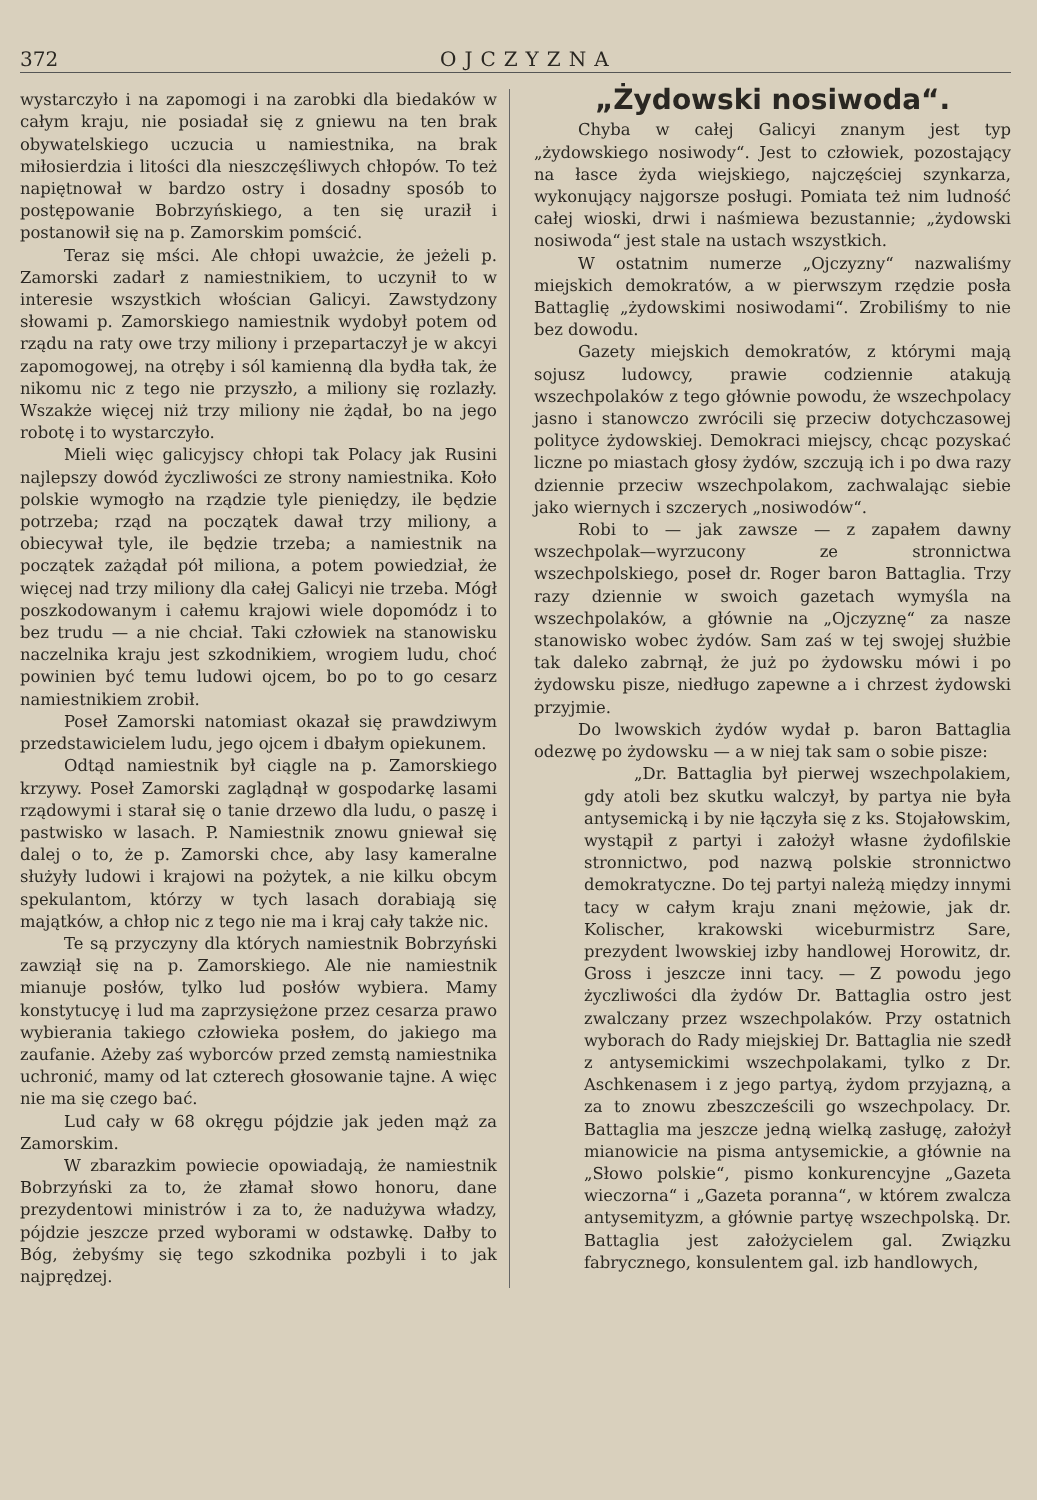372 OJCZYZNA
wystarczyło i na zapomogi i na zarobki dla biedaków w całym kraju, nie posiadał się z gniewu na ten brak obywatelskiego uczucia u namiestnika, na brak miłosierdzia i litości dla nieszczęśliwych chłopów. To też napiętnował w bardzo ostry i dosadny sposób to postępowanie Bobrzyńskiego, a ten się uraził i postanowił się na p. Zamorskim pomścić.
Teraz się mści. Ale chłopi uważcie, że jeżeli p. Zamorski zadarł z namiestnikiem, to uczynił to w interesie wszystkich włościan Galicyi. Zawstydzony słowami p. Zamorskiego namiestnik wydobył potem od rządu na raty owe trzy miliony i przepartaczył je w akcyi zapomogowej, na otręby i sól kamienną dla bydła tak, że nikomu nic z tego nie przyszło, a miliony się rozlazły. Wszakże więcej niż trzy miliony nie żądał, bo na jego robotę i to wystarczyło.
Mieli więc galicyjscy chłopi tak Polacy jak Rusini najlepszy dowód życzliwości ze strony namiestnika. Koło polskie wymogło na rządzie tyle pieniędzy, ile będzie potrzeba; rząd na początek dawał trzy miliony, a obiecywał tyle, ile będzie trzeba; a namiestnik na początek zażądał pół miliona, a potem powiedział, że więcej nad trzy miliony dla całej Galicyi nie trzeba. Mógł poszkodowanym i całemu krajowi wiele dopomódz i to bez trudu — a nie chciał. Taki człowiek na stanowisku naczelnika kraju jest szkodnikiem, wrogiem ludu, choć powinien być temu ludowi ojcem, bo po to go cesarz namiestnikiem zrobił.
Poseł Zamorski natomiast okazał się prawdziwym przedstawicielem ludu, jego ojcem i dbałym opiekunem.
Odtąd namiestnik był ciągle na p. Zamorskiego krzywy. Poseł Zamorski zaglądnął w gospodarkę lasami rządowymi i starał się o tanie drzewo dla ludu, o paszę i pastwisko w lasach. P. Namiestnik znowu gniewał się dalej o to, że p. Zamorski chce, aby lasy kameralne służyły ludowi i krajowi na pożytek, a nie kilku obcym spekulantom, którzy w tych lasach dorabiają się majątków, a chłop nic z tego nie ma i kraj cały także nic.
Te są przyczyny dla których namiestnik Bobrzyński zawziął się na p. Zamorskiego. Ale nie namiestnik mianuje posłów, tylko lud posłów wybiera. Mamy konstytucyę i lud ma zaprzysiężone przez cesarza prawo wybierania takiego człowieka posłem, do jakiego ma zaufanie. Ażeby zaś wyborców przed zemstą namiestnika uchronić, mamy od lat czterech głosowanie tajne. A więc nie ma się czego bać.
Lud cały w 68 okręgu pójdzie jak jeden mąż za Zamorskim.
W zbarazkim powiecie opowiadają, że namiestnik Bobrzyński za to, że złamał słowo honoru, dane prezydentowi ministrów i za to, że nadużywa władzy, pójdzie jeszcze przed wyborami w odstawkę. Dałby to Bóg, żebyśmy się tego szkodnika pozbyli i to jak najprędzej.
„Żydowski nosiwoda“.
Chyba w całej Galicyi znanym jest typ „żydowskiego nosiwody“. Jest to człowiek, pozostający na łasce żyda wiejskiego, najczęściej szynkarza, wykonujący najgorsze posługi. Pomiata też nim ludność całej wioski, drwi i naśmiewa bezustannie; „żydowski nosiwoda“ jest stale na ustach wszystkich.
W ostatnim numerze „Ojczyzny“ nazwaliśmy miejskich demokratów, a w pierwszym rzędzie posła Battaglię „żydowskimi nosiwodami“. Zrobiliśmy to nie bez dowodu.
Gazety miejskich demokratów, z którymi mają sojusz ludowcy, prawie codziennie atakują wszechpolaków z tego głównie powodu, że wszechpolacy jasno i stanowczo zwrócili się przeciw dotychczasowej polityce żydowskiej. Demokraci miejscy, chcąc pozyskać liczne po miastach głosy żydów, szczują ich i po dwa razy dziennie przeciw wszechpolakom, zachwalając siebie jako wiernych i szczerych „nosiwodów“.
Robi to — jak zawsze — z zapałem dawny wszechpolak—wyrzucony ze stronnictwa wszechpolskiego, poseł dr. Roger baron Battaglia. Trzy razy dziennie w swoich gazetach wymyśla na wszechpolaków, a głównie na „Ojczyznę“ za nasze stanowisko wobec żydów. Sam zaś w tej swojej służbie tak daleko zabrnął, że już po żydowsku mówi i po żydowsku pisze, niedługo zapewne a i chrzest żydowski przyjmie.
Do lwowskich żydów wydał p. baron Battaglia odezwę po żydowsku — a w niej tak sam o sobie pisze:
„Dr. Battaglia był pierwej wszechpolakiem, gdy atoli bez skutku walczył, by partya nie była antysemicką i by nie łączyła się z ks. Stojałowskim, wystąpił z partyi i założył własne żydofilskie stronnictwo, pod nazwą polskie stronnictwo demokratyczne. Do tej partyi należą między innymi tacy w całym kraju znani mężowie, jak dr. Kolischer, krakowski wiceburmistrz Sare, prezydent lwowskiej izby handlowej Horowitz, dr. Gross i jeszcze inni tacy. — Z powodu jego życzliwości dla żydów Dr. Battaglia ostro jest zwalczany przez wszechpolaków. Przy ostatnich wyborach do Rady miejskiej Dr. Battaglia nie szedł z antysemickimi wszechpolakami, tylko z Dr. Aschkenasem i z jego partyą, żydom przyjazną, a za to znowu zbeszcześcili go wszechpolacy. Dr. Battaglia ma jeszcze jedną wielką zasługę, założył mianowicie na pisma antysemickie, a głównie na „Słowo polskie“, pismo konkurencyjne „Gazeta wieczorna“ i „Gazeta poranna“, w którem zwalcza antysemityzm, a głównie partyę wszechpolską. Dr. Battaglia jest założycielem gal. Związku fabrycznego, konsulentem gal. izb handlowych,